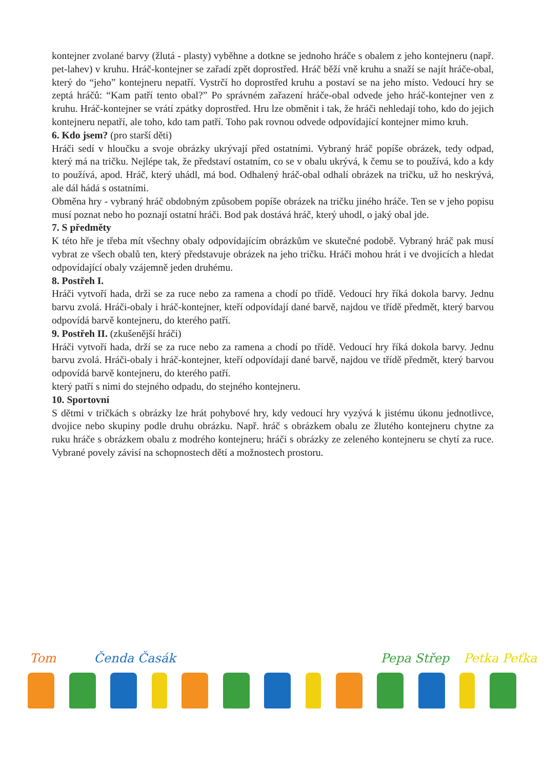kontejner zvolané barvy (žlutá - plasty) vyběhne a dotkne se jednoho hráče s obalem z jeho kontejneru (např. pet-lahev) v kruhu. Hráč-kontejner se zařadí zpět doprostřed. Hráč běží vně kruhu a snaží se najít hráče-obal, který do “jeho” kontejneru nepatří. Vystrčí ho doprostřed kruhu a postaví se na jeho místo. Vedoucí hry se zeptá hráčů: “Kam patří tento obal?” Po správném zařazení hráče-obal odvede jeho hráč-kontejner ven z kruhu. Hráč-kontejner se vrátí zpátky doprostřed. Hru lze obměnit i tak, že hráči nehledají toho, kdo do jejich kontejneru nepatří, ale toho, kdo tam patří. Toho pak rovnou odvede odpovídající kontejner mimo kruh.
6. Kdo jsem? (pro starší děti)
Hráči sedí v hloučku a svoje obrázky ukrývají před ostatními. Vybraný hráč popíše obrázek, tedy odpad, který má na tričku. Nejlépe tak, že představí ostatním, co se v obalu ukrývá, k čemu se to používá, kdo a kdy to používá, apod. Hráč, který uhádl, má bod. Odhalený hráč-obal odhalí obrázek na tričku, už ho neskrývá, ale dál hádá s ostatními.
Obměna hry - vybraný hráč obdobným způsobem popíše obrázek na tričku jiného hráče. Ten se v jeho popisu musí poznat nebo ho poznají ostatní hráči. Bod pak dostává hráč, který uhodl, o jaký obal jde.
7. S předměty
K této hře je třeba mít všechny obaly odpovídajícím obrázkům ve skutečné podobě. Vybraný hráč pak musí vybrat ze všech obalů ten, který představuje obrázek na jeho tričku. Hráči mohou hrát i ve dvojicích a hledat odpovídající obaly vzájemně jeden druhému.
8. Postřeh I.
Hráči vytvoří hada, drží se za ruce nebo za ramena a chodí po třídě. Vedoucí hry říká dokola barvy. Jednu barvu zvolá. Hráči-obaly i hráč-kontejner, kteří odpovídají dané barvě, najdou ve třídě předmět, který barvou odpovídá barvě kontejneru, do kterého patří.
9. Postřeh II. (zkušenější hráči)
Hráči vytvoří hada, drží se za ruce nebo za ramena a chodí po třídě. Vedoucí hry říká dokola barvy. Jednu barvu zvolá. Hráči-obaly i hráč-kontejner, kteří odpovídají dané barvě, najdou ve třídě předmět, který barvou odpovídá barvě kontejneru, do kterého patří.
který patří s nimi do stejného odpadu, do stejného kontejneru.
10. Sportovní
S dětmi v tričkách s obrázky lze hrát pohybové hry, kdy vedoucí hry vyzývá k jistému úkonu jednotlivce, dvojice nebo skupiny podle druhu obrázku. Např. hráč s obrázkem obalu ze žlutého kontejneru chytne za ruku hráče s obrázkem obalu z modrého kontejneru; hráči s obrázky ze zeleného kontejneru se chytí za ruce. Vybrané povely závisí na schopnostech dětí a možnostech prostoru.
Tom Čenda Časák Pepa Střep Petka Peťka